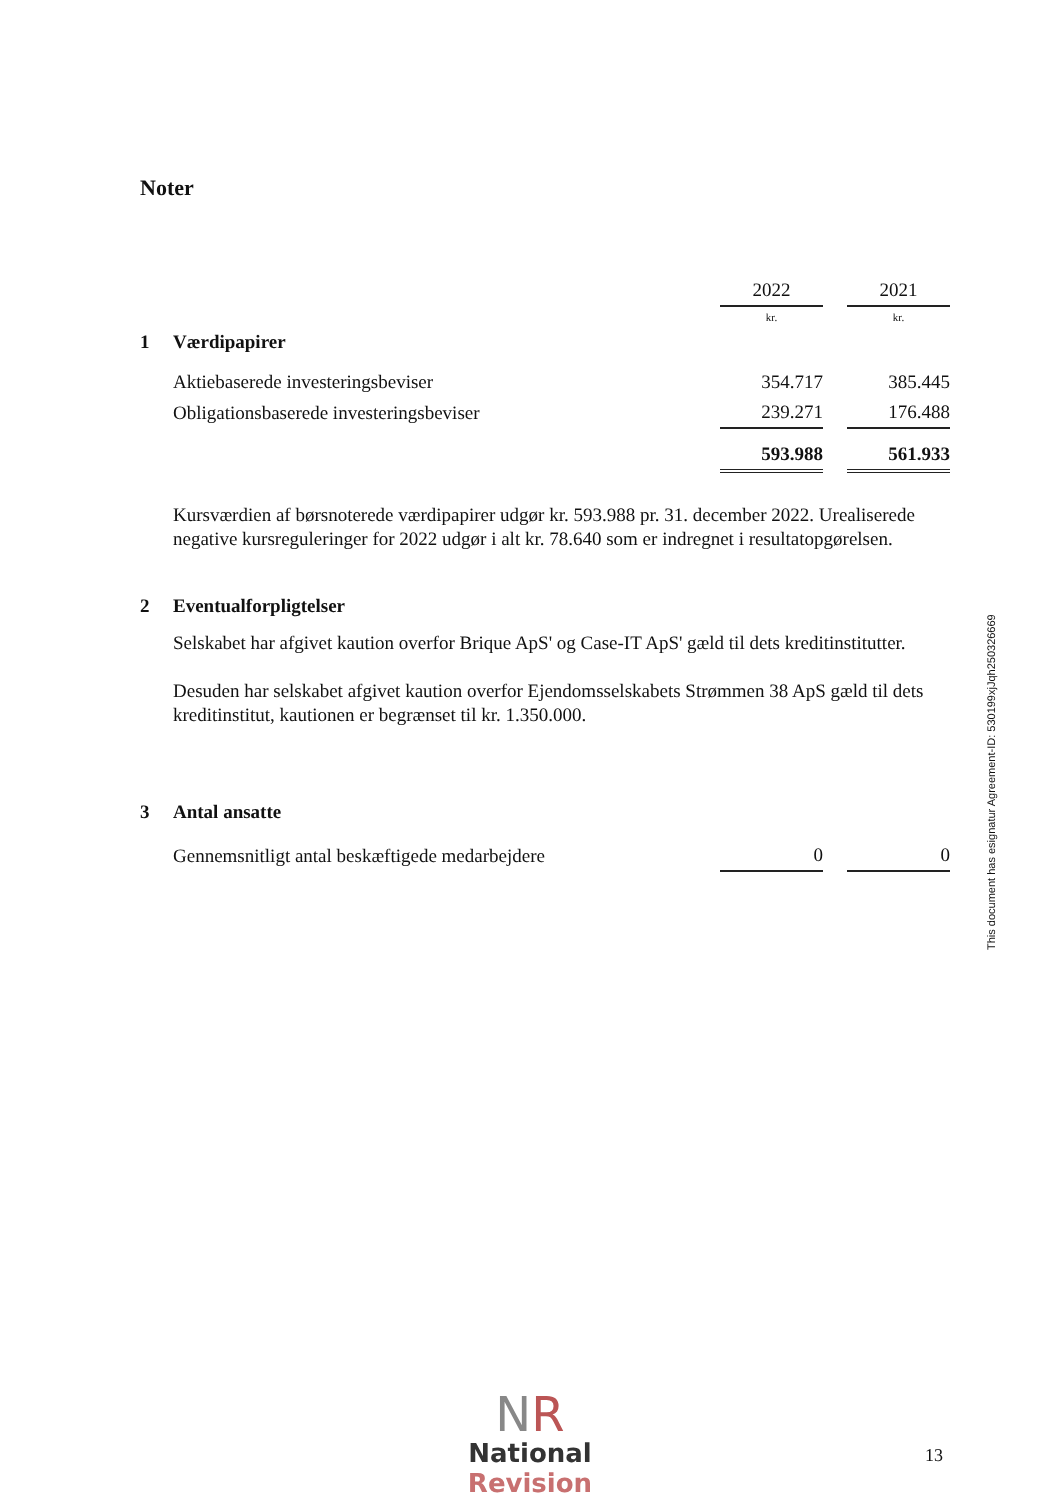Noter
| | | 2022 | | 2021 |
| | | kr. | | kr. |
| 1 | Værdipapirer | | | |
| | Aktiebaserede investeringsbeviser | 354.717 | | 385.445 |
| | Obligationsbaserede investeringsbeviser | 239.271 | | 176.488 |
| | | 593.988 | | 561.933 |
Kursværdien af børsnoterede værdipapirer udgør kr. 593.988 pr. 31. december 2022. Urealiserede negative kursreguleringer for 2022 udgør i alt kr. 78.640 som er indregnet i resultatopgørelsen.
| 2 | Eventualforpligtelser |
Selskabet har afgivet kaution overfor Brique ApS' og Case-IT ApS' gæld til dets kreditinstitutter.
Desuden har selskabet afgivet kaution overfor Ejendomsselskabets Strømmen 38 ApS gæld til dets kreditinstitut, kautionen er begrænset til kr. 1.350.000.
| 3 | Antal ansatte | | | |
| | Gennemsnitligt antal beskæftigede medarbejdere | 0 | | 0 |
This document has esignatur Agreement-ID: 530199xjJqh250326669
NR
National Revision
13